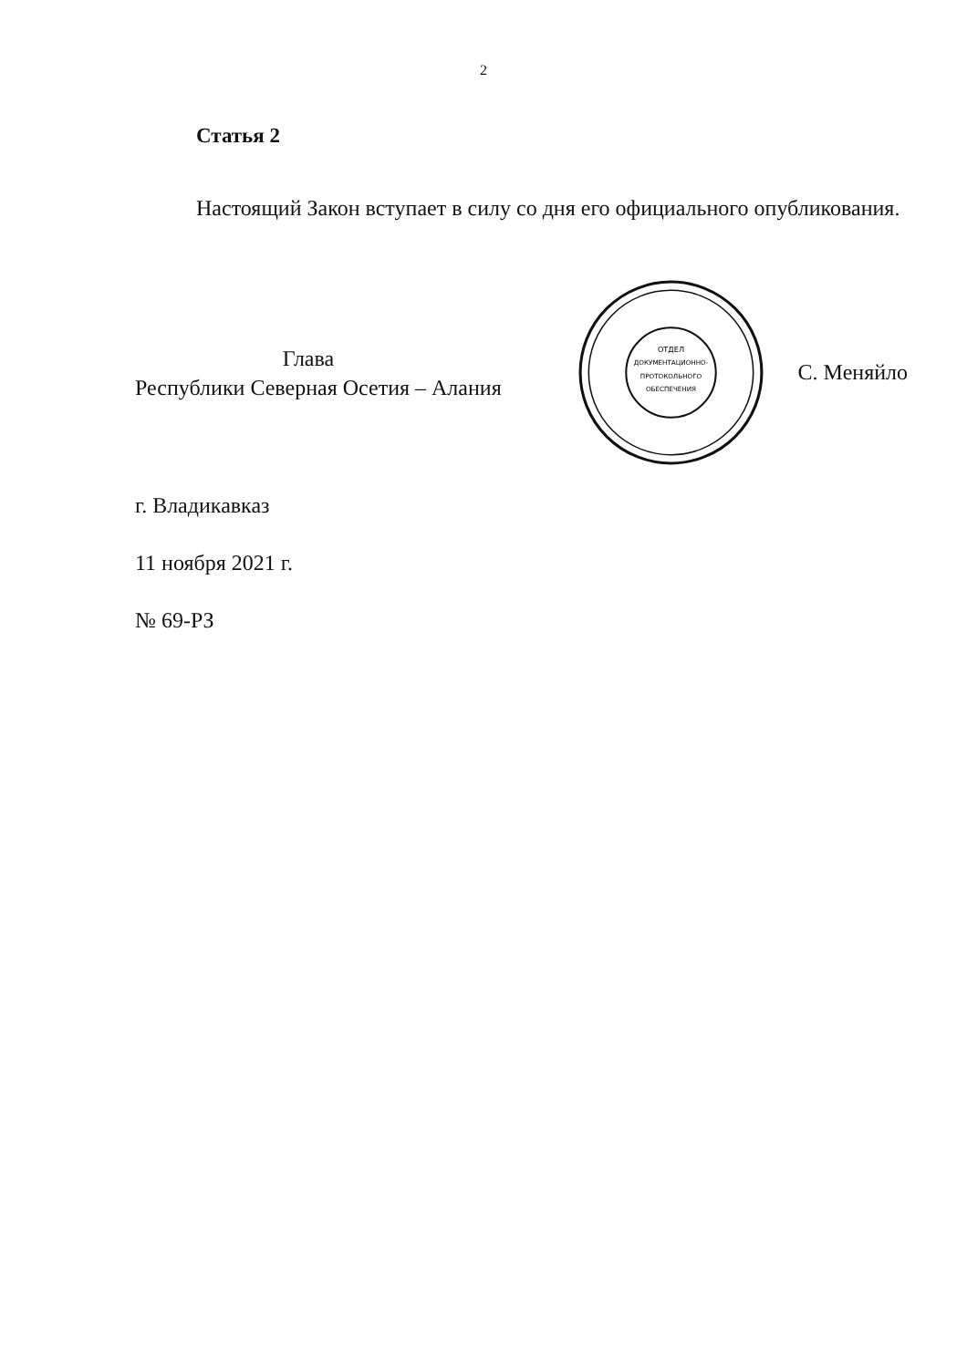2
Статья 2
Настоящий Закон вступает в силу со дня его официального опубликования.
Глава
Республики Северная Осетия – Алания
ОТДЕЛ
ДОКУМЕНТАЦИОННО-
ПРОТОКОЛЬНОГО
ОБЕСПЕЧЕНИЯ
С. Меняйло
г. Владикавказ
11 ноября 2021 г.
№ 69-РЗ